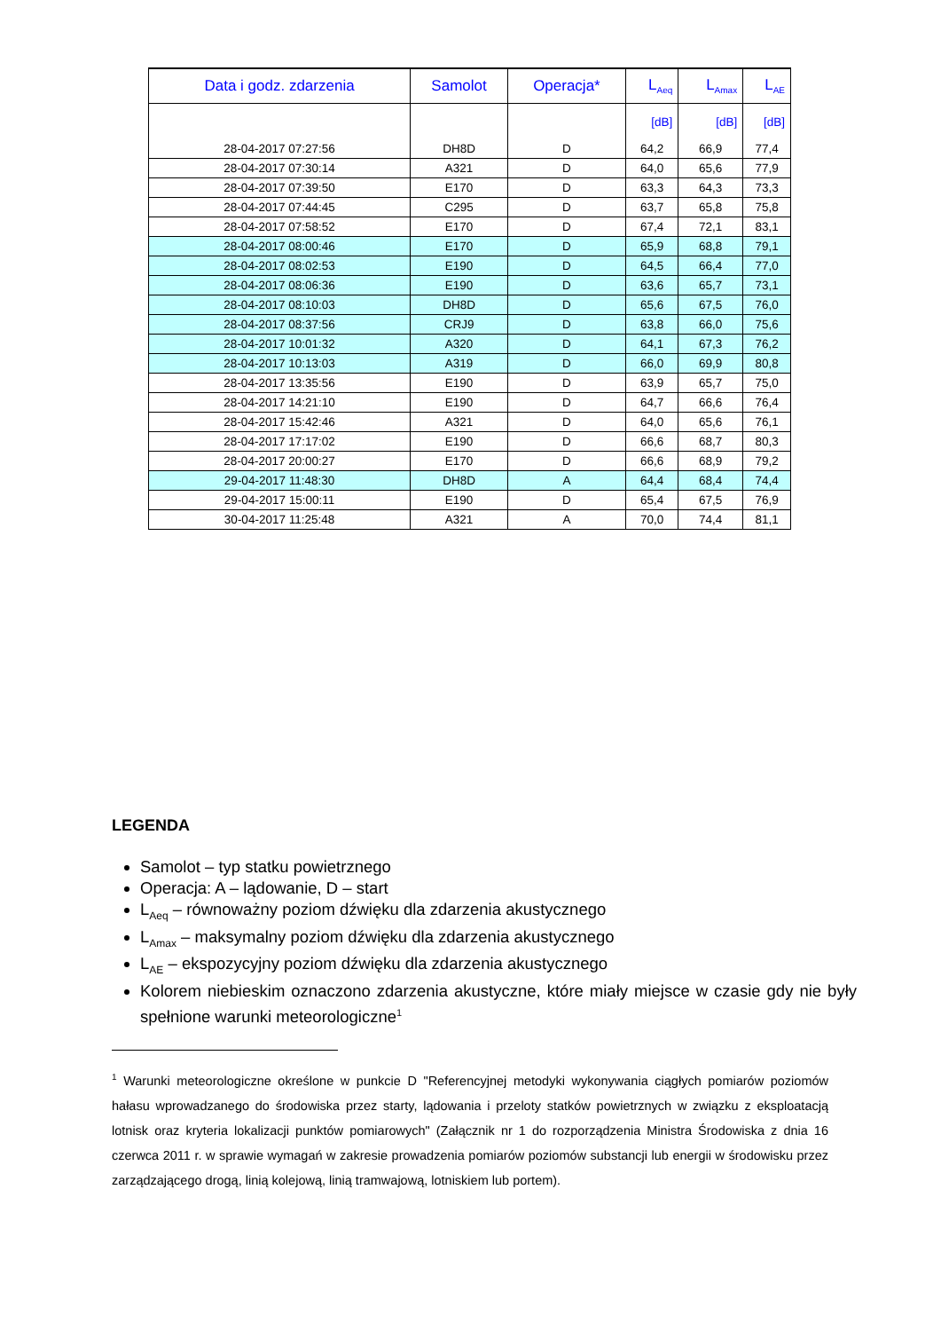| Data i godz. zdarzenia | Samolot | Operacja* | L<sub>Aeq</sub> | L<sub>Amax</sub> | L<sub>AE</sub> |
| --- | --- | --- | --- | --- | --- |
| | | | [dB] | [dB] | [dB] |
| 28-04-2017 07:27:56 | DH8D | D | 64,2 | 66,9 | 77,4 |
| 28-04-2017 07:30:14 | A321 | D | 64,0 | 65,6 | 77,9 |
| 28-04-2017 07:39:50 | E170 | D | 63,3 | 64,3 | 73,3 |
| 28-04-2017 07:44:45 | C295 | D | 63,7 | 65,8 | 75,8 |
| 28-04-2017 07:58:52 | E170 | D | 67,4 | 72,1 | 83,1 |
| 28-04-2017 08:00:46 | E170 | D | 65,9 | 68,8 | 79,1 |
| 28-04-2017 08:02:53 | E190 | D | 64,5 | 66,4 | 77,0 |
| 28-04-2017 08:06:36 | E190 | D | 63,6 | 65,7 | 73,1 |
| 28-04-2017 08:10:03 | DH8D | D | 65,6 | 67,5 | 76,0 |
| 28-04-2017 08:37:56 | CRJ9 | D | 63,8 | 66,0 | 75,6 |
| 28-04-2017 10:01:32 | A320 | D | 64,1 | 67,3 | 76,2 |
| 28-04-2017 10:13:03 | A319 | D | 66,0 | 69,9 | 80,8 |
| 28-04-2017 13:35:56 | E190 | D | 63,9 | 65,7 | 75,0 |
| 28-04-2017 14:21:10 | E190 | D | 64,7 | 66,6 | 76,4 |
| 28-04-2017 15:42:46 | A321 | D | 64,0 | 65,6 | 76,1 |
| 28-04-2017 17:17:02 | E190 | D | 66,6 | 68,7 | 80,3 |
| 28-04-2017 20:00:27 | E170 | D | 66,6 | 68,9 | 79,2 |
| 29-04-2017 11:48:30 | DH8D | A | 64,4 | 68,4 | 74,4 |
| 29-04-2017 15:00:11 | E190 | D | 65,4 | 67,5 | 76,9 |
| 30-04-2017 11:25:48 | A321 | A | 70,0 | 74,4 | 81,1 |
LEGENDA
Samolot – typ statku powietrznego
Operacja: A – lądowanie, D – start
L<sub>Aeq</sub> – równoważny poziom dźwięku dla zdarzenia akustycznego
L<sub>Amax</sub> – maksymalny poziom dźwięku dla zdarzenia akustycznego
L<sub>AE</sub> – ekspozycyjny poziom dźwięku dla zdarzenia akustycznego
Kolorem niebieskim oznaczono zdarzenia akustyczne, które miały miejsce w czasie gdy nie były spełnione warunki meteorologiczne<sup>1</sup>
<sup>1</sup> Warunki meteorologiczne określone w punkcie D "Referencyjnej metodyki wykonywania ciągłych pomiarów poziomów hałasu wprowadzanego do środowiska przez starty, lądowania i przeloty statków powietrznych w związku z eksploatacją lotnisk oraz kryteria lokalizacji punktów pomiarowych" (Załącznik nr 1 do rozporządzenia Ministra Środowiska z dnia 16 czerwca 2011 r. w sprawie wymagań w zakresie prowadzenia pomiarów poziomów substancji lub energii w środowisku przez zarządzającego drogą, linią kolejową, linią tramwajową, lotniskiem lub portem).